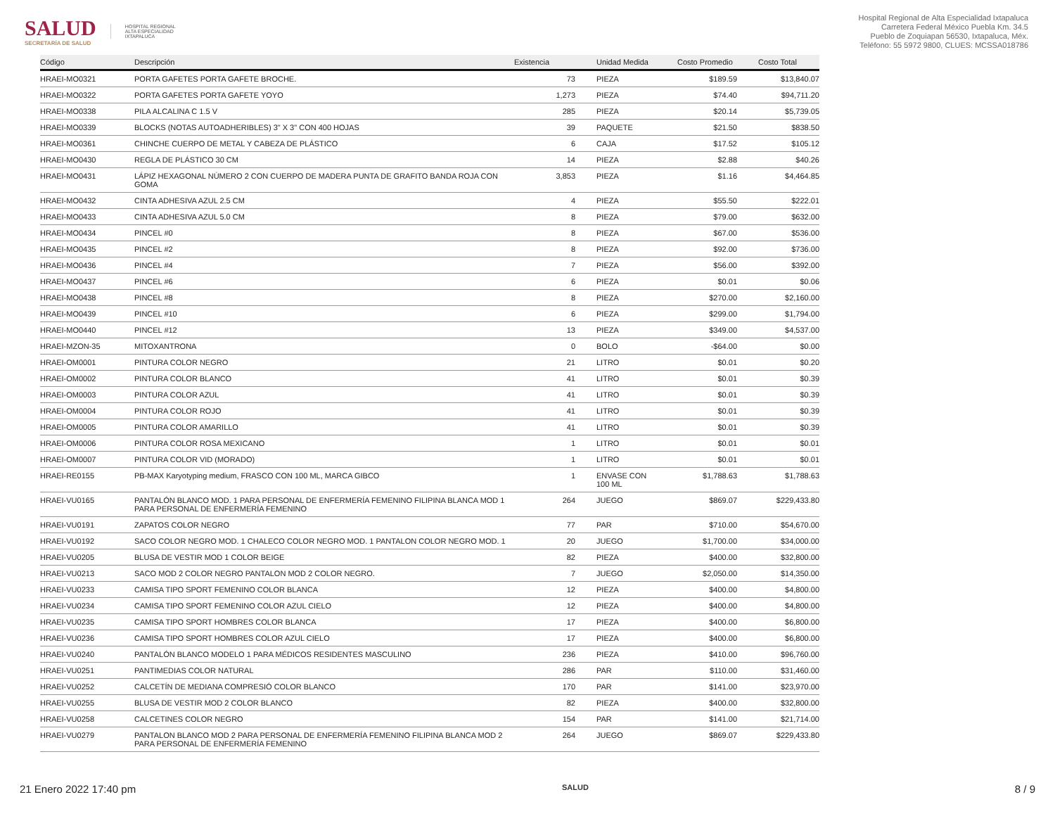SALUD
SECRETARÍA DE SALUD
HOSPITAL REGIONAL
ALTA ESPECIALIDAD
IXTAPALUCA
Hospital Regional de Alta Especialidad Ixtapaluca
Carretera Federal México Puebla Km. 34.5
Pueblo de Zoquiapan 56530, Ixtapaluca, Méx.
Teléfono: 55 5972 9800, CLUES: MCSSA018786
| Código | Descripción | Existencia | Unidad Medida | Costo Promedio | Costo Total |
| --- | --- | --- | --- | --- | --- |
| HRAEI-MO0321 | PORTA GAFETES PORTA GAFETE BROCHE. | 73 | PIEZA | $189.59 | $13,840.07 |
| HRAEI-MO0322 | PORTA GAFETES PORTA GAFETE YOYO | 1,273 | PIEZA | $74.40 | $94,711.20 |
| HRAEI-MO0338 | PILA ALCALINA C 1.5 V | 285 | PIEZA | $20.14 | $5,739.05 |
| HRAEI-MO0339 | BLOCKS (NOTAS AUTOADHERIBLES) 3" X 3" CON 400 HOJAS | 39 | PAQUETE | $21.50 | $838.50 |
| HRAEI-MO0361 | CHINCHE CUERPO DE METAL Y CABEZA DE PLÁSTICO | 6 | CAJA | $17.52 | $105.12 |
| HRAEI-MO0430 | REGLA DE PLÁSTICO 30 CM | 14 | PIEZA | $2.88 | $40.26 |
| HRAEI-MO0431 | LÁPIZ HEXAGONAL NÚMERO 2 CON CUERPO DE MADERA PUNTA DE GRAFITO BANDA ROJA CON GOMA | 3,853 | PIEZA | $1.16 | $4,464.85 |
| HRAEI-MO0432 | CINTA ADHESIVA AZUL 2.5 CM | 4 | PIEZA | $55.50 | $222.01 |
| HRAEI-MO0433 | CINTA ADHESIVA AZUL 5.0 CM | 8 | PIEZA | $79.00 | $632.00 |
| HRAEI-MO0434 | PINCEL #0 | 8 | PIEZA | $67.00 | $536.00 |
| HRAEI-MO0435 | PINCEL #2 | 8 | PIEZA | $92.00 | $736.00 |
| HRAEI-MO0436 | PINCEL #4 | 7 | PIEZA | $56.00 | $392.00 |
| HRAEI-MO0437 | PINCEL #6 | 6 | PIEZA | $0.01 | $0.06 |
| HRAEI-MO0438 | PINCEL #8 | 8 | PIEZA | $270.00 | $2,160.00 |
| HRAEI-MO0439 | PINCEL #10 | 6 | PIEZA | $299.00 | $1,794.00 |
| HRAEI-MO0440 | PINCEL #12 | 13 | PIEZA | $349.00 | $4,537.00 |
| HRAEI-MZON-35 | MITOXANTRONA | 0 | BOLO | -$64.00 | $0.00 |
| HRAEI-OM0001 | PINTURA COLOR NEGRO | 21 | LITRO | $0.01 | $0.20 |
| HRAEI-OM0002 | PINTURA COLOR BLANCO | 41 | LITRO | $0.01 | $0.39 |
| HRAEI-OM0003 | PINTURA COLOR AZUL | 41 | LITRO | $0.01 | $0.39 |
| HRAEI-OM0004 | PINTURA COLOR ROJO | 41 | LITRO | $0.01 | $0.39 |
| HRAEI-OM0005 | PINTURA COLOR AMARILLO | 41 | LITRO | $0.01 | $0.39 |
| HRAEI-OM0006 | PINTURA COLOR ROSA MEXICANO | 1 | LITRO | $0.01 | $0.01 |
| HRAEI-OM0007 | PINTURA COLOR VID (MORADO) | 1 | LITRO | $0.01 | $0.01 |
| HRAEI-RE0155 | PB-MAX Karyotyping medium, FRASCO CON 100 ML, MARCA GIBCO | 1 | ENVASE CON 100 ML | $1,788.63 | $1,788.63 |
| HRAEI-VU0165 | PANTALÓN BLANCO MOD. 1 PARA PERSONAL DE ENFERMERÍA FEMENINO FILIPINA BLANCA MOD 1 PARA PERSONAL DE ENFERMERÍA FEMENINO | 264 | JUEGO | $869.07 | $229,433.80 |
| HRAEI-VU0191 | ZAPATOS COLOR NEGRO | 77 | PAR | $710.00 | $54,670.00 |
| HRAEI-VU0192 | SACO COLOR NEGRO MOD. 1 CHALECO COLOR NEGRO MOD. 1 PANTALON COLOR NEGRO MOD. 1 | 20 | JUEGO | $1,700.00 | $34,000.00 |
| HRAEI-VU0205 | BLUSA DE VESTIR MOD 1 COLOR BEIGE | 82 | PIEZA | $400.00 | $32,800.00 |
| HRAEI-VU0213 | SACO MOD 2 COLOR NEGRO PANTALON MOD 2 COLOR NEGRO. | 7 | JUEGO | $2,050.00 | $14,350.00 |
| HRAEI-VU0233 | CAMISA TIPO SPORT FEMENINO COLOR BLANCA | 12 | PIEZA | $400.00 | $4,800.00 |
| HRAEI-VU0234 | CAMISA TIPO SPORT FEMENINO COLOR AZUL CIELO | 12 | PIEZA | $400.00 | $4,800.00 |
| HRAEI-VU0235 | CAMISA TIPO SPORT HOMBRES COLOR BLANCA | 17 | PIEZA | $400.00 | $6,800.00 |
| HRAEI-VU0236 | CAMISA TIPO SPORT HOMBRES COLOR AZUL CIELO | 17 | PIEZA | $400.00 | $6,800.00 |
| HRAEI-VU0240 | PANTALÓN BLANCO MODELO 1 PARA MÉDICOS RESIDENTES MASCULINO | 236 | PIEZA | $410.00 | $96,760.00 |
| HRAEI-VU0251 | PANTIMEDIAS COLOR NATURAL | 286 | PAR | $110.00 | $31,460.00 |
| HRAEI-VU0252 | CALCETÍN DE MEDIANA COMPRESIÓ COLOR BLANCO | 170 | PAR | $141.00 | $23,970.00 |
| HRAEI-VU0255 | BLUSA DE VESTIR MOD 2 COLOR BLANCO | 82 | PIEZA | $400.00 | $32,800.00 |
| HRAEI-VU0258 | CALCETINES COLOR NEGRO | 154 | PAR | $141.00 | $21,714.00 |
| HRAEI-VU0279 | PANTALON BLANCO MOD 2 PARA PERSONAL DE ENFERMERÍA FEMENINO FILIPINA BLANCA MOD 2 PARA PERSONAL DE ENFERMERÍA FEMENINO | 264 | JUEGO | $869.07 | $229,433.80 |
21 Enero 2022 17:40 pm SALUD 8 / 9